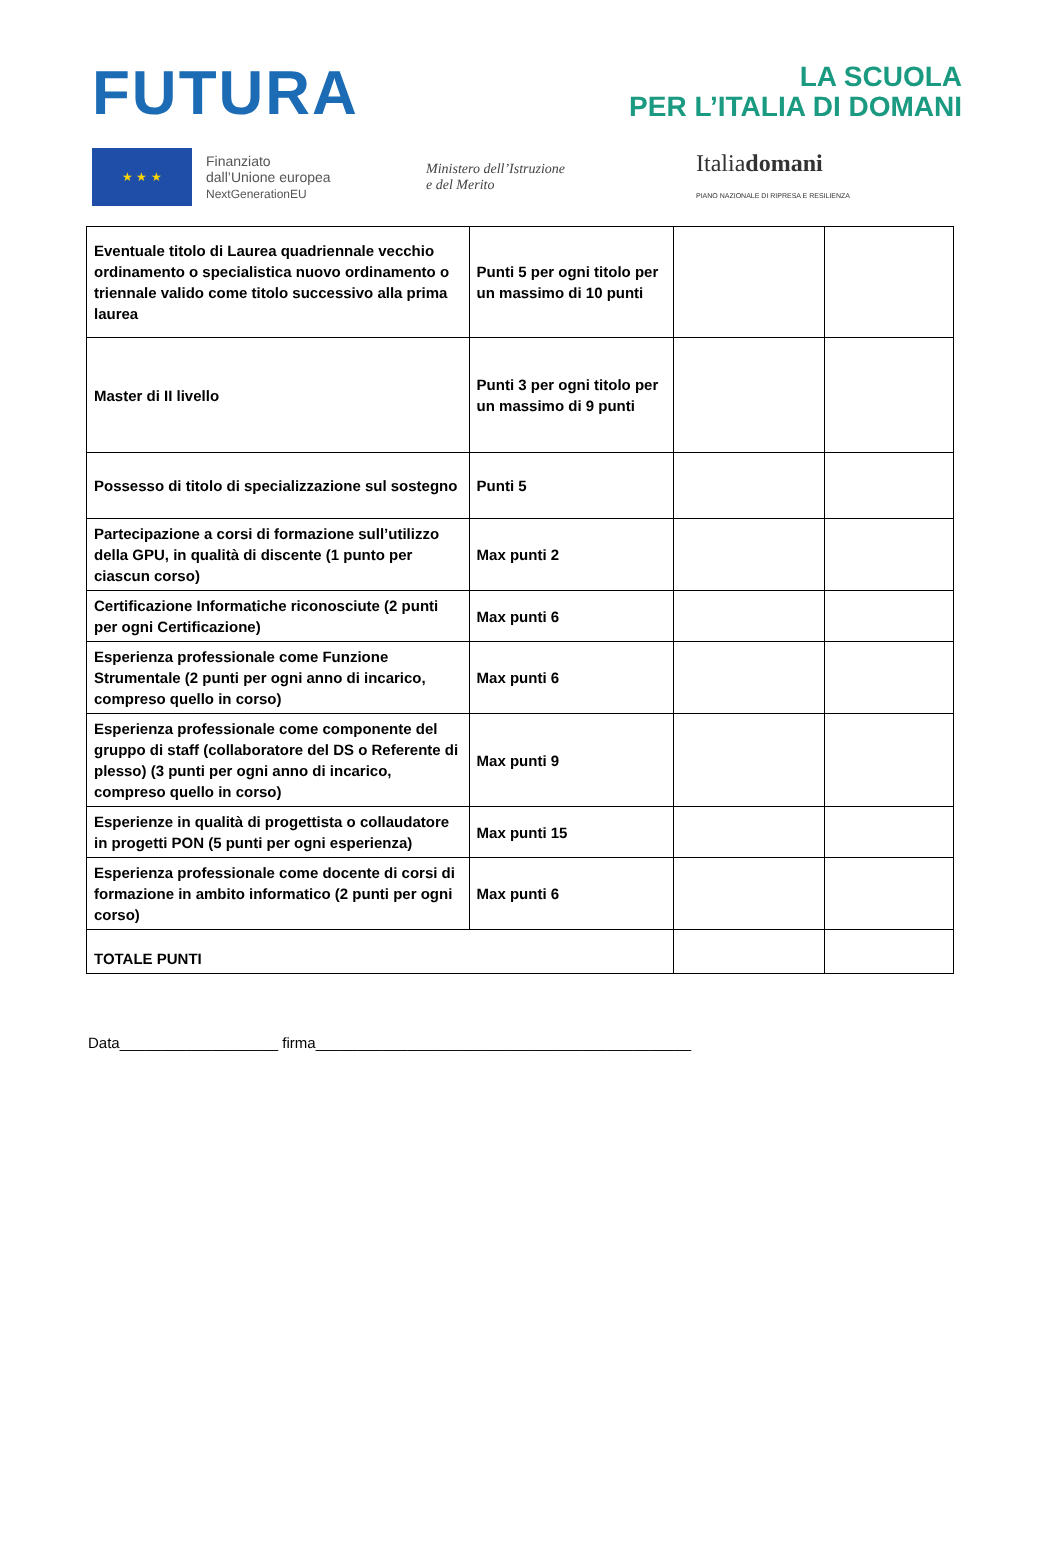FUTURA
LA SCUOLA
PER L’ITALIA DI DOMANI
★ ★ ★
Finanziato
dall’Unione europea
NextGenerationEU
Ministero dell’Istruzione
e del Merito
Italiadomani
PIANO NAZIONALE DI RIPRESA E RESILIENZA
| Eventuale titolo di Laurea quadriennale vecchio ordinamento o specialistica nuovo ordinamento o triennale valido come titolo successivo alla prima laurea | Punti 5 per ogni titolo per un massimo di 10 punti | | |
| Master di II livello | Punti 3 per ogni titolo per un massimo di 9 punti | | |
| Possesso di titolo di specializzazione sul sostegno | Punti 5 | | |
| Partecipazione a corsi di formazione sull’utilizzo della GPU, in qualità di discente (1 punto per ciascun corso) | Max punti 2 | | |
| Certificazione Informatiche riconosciute (2 punti per ogni Certificazione) | Max punti 6 | | |
| Esperienza professionale come Funzione Strumentale (2 punti per ogni anno di incarico, compreso quello in corso) | Max punti 6 | | |
| Esperienza professionale come componente del gruppo di staff (collaboratore del DS o Referente di plesso) (3 punti per ogni anno di incarico, compreso quello in corso) | Max punti 9 | | |
| Esperienze in qualità di progettista o collaudatore in progetti PON (5 punti per ogni esperienza) | Max punti 15 | | |
| Esperienza professionale come docente di corsi di formazione in ambito informatico (2 punti per ogni corso) | Max punti 6 | | |
| TOTALE PUNTI | | | |
Data___________________ firma_____________________________________________